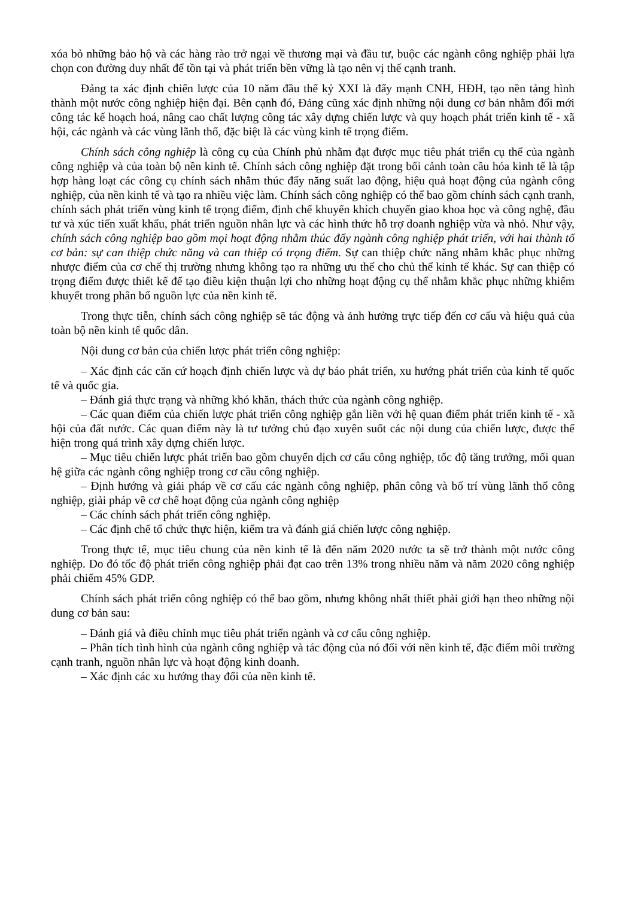xóa bỏ những bảo hộ và các hàng rào trở ngại về thương mại và đầu tư, buộc các ngành công nghiệp phải lựa chọn con đường duy nhất để tồn tại và phát triển bền vững là tạo nên vị thế cạnh tranh.
Đảng ta xác định chiến lược của 10 năm đầu thế kỷ XXI là đẩy mạnh CNH, HĐH, tạo nền tảng hình thành một nước công nghiệp hiện đại. Bên cạnh đó, Đảng cũng xác định những nội dung cơ bản nhằm đổi mới công tác kế hoạch hoá, nâng cao chất lượng công tác xây dựng chiến lược và quy hoạch phát triển kinh tế - xã hội, các ngành và các vùng lãnh thổ, đặc biệt là các vùng kinh tế trọng điểm.
Chính sách công nghiệp là công cụ của Chính phủ nhằm đạt được mục tiêu phát triển cụ thể của ngành công nghiệp và của toàn bộ nền kinh tế. Chính sách công nghiệp đặt trong bối cảnh toàn cầu hóa kinh tế là tập hợp hàng loạt các công cụ chính sách nhằm thúc đẩy năng suất lao động, hiệu quả hoạt động của ngành công nghiệp, của nền kinh tế và tạo ra nhiều việc làm. Chính sách công nghiệp có thể bao gồm chính sách cạnh tranh, chính sách phát triển vùng kinh tế trọng điểm, định chế khuyến khích chuyển giao khoa học và công nghệ, đầu tư và xúc tiến xuất khẩu, phát triển nguồn nhân lực và các hình thức hỗ trợ doanh nghiệp vừa và nhỏ. Như vậy, chính sách công nghiệp bao gồm mọi hoạt động nhằm thúc đẩy ngành công nghiệp phát triển, với hai thành tố cơ bản: sự can thiệp chức năng và can thiệp có trọng điểm. Sự can thiệp chức năng nhằm khắc phục những nhược điểm của cơ chế thị trường nhưng không tạo ra những ưu thế cho chủ thể kinh tế khác. Sự can thiệp có trọng điểm được thiết kế để tạo điều kiện thuận lợi cho những hoạt động cụ thể nhằm khắc phục những khiếm khuyết trong phân bổ nguồn lực của nền kinh tế.
Trong thực tiễn, chính sách công nghiệp sẽ tác động và ảnh hưởng trực tiếp đến cơ cấu và hiệu quả của toàn bộ nền kinh tế quốc dân.
Nội dung cơ bản của chiến lược phát triển công nghiệp:
– Xác định các căn cứ hoạch định chiến lược và dự báo phát triển, xu hướng phát triển của kinh tế quốc tế và quốc gia.
– Đánh giá thực trạng và những khó khăn, thách thức của ngành công nghiệp.
– Các quan điểm của chiến lược phát triển công nghiệp gắn liền với hệ quan điểm phát triển kinh tế - xã hội của đất nước. Các quan điểm này là tư tưởng chủ đạo xuyên suốt các nội dung của chiến lược, được thể hiện trong quá trình xây dựng chiến lược.
– Mục tiêu chiến lược phát triển bao gồm chuyển dịch cơ cấu công nghiệp, tốc độ tăng trưởng, mối quan hệ giữa các ngành công nghiệp trong cơ cầu công nghiệp.
– Định hướng và giải pháp về cơ cấu các ngành công nghiệp, phân công và bố trí vùng lãnh thổ công nghiệp, giải pháp về cơ chế hoạt động của ngành công nghiệp
– Các chính sách phát triển công nghiệp.
– Các định chế tổ chức thực hiện, kiểm tra và đánh giá chiến lược công nghiệp.
Trong thực tế, mục tiêu chung của nền kinh tế là đến năm 2020 nước ta sẽ trở thành một nước công nghiệp. Do đó tốc độ phát triển công nghiệp phải đạt cao trên 13% trong nhiều năm và năm 2020 công nghiệp phải chiếm 45% GDP.
Chính sách phát triển công nghiệp có thể bao gồm, nhưng không nhất thiết phải giới hạn theo những nội dung cơ bản sau:
– Đánh giá và điều chỉnh mục tiêu phát triển ngành và cơ cấu công nghiệp.
– Phân tích tình hình của ngành công nghiệp và tác động của nó đối với nền kinh tế, đặc điểm môi trường cạnh tranh, nguồn nhân lực và hoạt động kinh doanh.
– Xác định các xu hướng thay đổi của nền kinh tế.